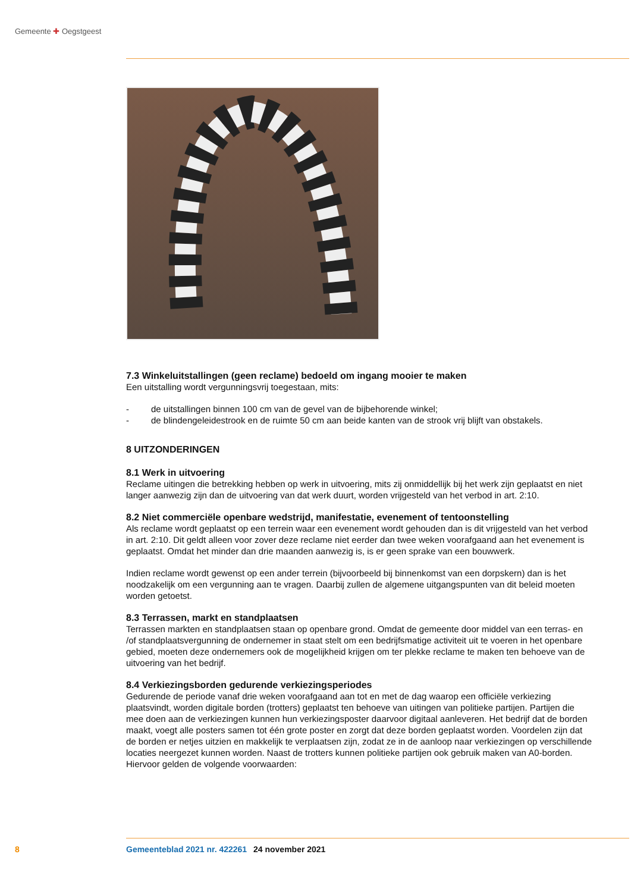Gemeente ✚ Oegstgeest
7.3 Winkeluitstallingen (geen reclame) bedoeld om ingang mooier te maken
Een uitstalling wordt vergunningsvrij toegestaan, mits:
- de uitstallingen binnen 100 cm van de gevel van de bijbehorende winkel;
- de blindengeleidestrook en de ruimte 50 cm aan beide kanten van de strook vrij blijft van obstakels.
8 UITZONDERINGEN
8.1 Werk in uitvoering
Reclame uitingen die betrekking hebben op werk in uitvoering, mits zij onmiddellijk bij het werk zijn geplaatst en niet langer aanwezig zijn dan de uitvoering van dat werk duurt, worden vrijgesteld van het verbod in art. 2:10.
8.2 Niet commerciële openbare wedstrijd, manifestatie, evenement of tentoonstelling
Als reclame wordt geplaatst op een terrein waar een evenement wordt gehouden dan is dit vrijgesteld van het verbod in art. 2:10. Dit geldt alleen voor zover deze reclame niet eerder dan twee weken voorafgaand aan het evenement is geplaatst. Omdat het minder dan drie maanden aanwezig is, is er geen sprake van een bouwwerk.
Indien reclame wordt gewenst op een ander terrein (bijvoorbeeld bij binnenkomst van een dorpskern) dan is het noodzakelijk om een vergunning aan te vragen. Daarbij zullen de algemene uitgangspunten van dit beleid moeten worden getoetst.
8.3 Terrassen, markt en standplaatsen
Terrassen markten en standplaatsen staan op openbare grond. Omdat de gemeente door middel van een terras- en /of standplaatsvergunning de ondernemer in staat stelt om een bedrijfsmatige activiteit uit te voeren in het openbare gebied, moeten deze ondernemers ook de mogelijkheid krijgen om ter plekke reclame te maken ten behoeve van de uitvoering van het bedrijf.
8.4 Verkiezingsborden gedurende verkiezingsperiodes
Gedurende de periode vanaf drie weken voorafgaand aan tot en met de dag waarop een officiële verkiezing plaatsvindt, worden digitale borden (trotters) geplaatst ten behoeve van uitingen van politieke partijen. Partijen die mee doen aan de verkiezingen kunnen hun verkiezingsposter daarvoor digitaal aanleveren. Het bedrijf dat de borden maakt, voegt alle posters samen tot één grote poster en zorgt dat deze borden geplaatst worden. Voordelen zijn dat de borden er netjes uitzien en makkelijk te verplaatsen zijn, zodat ze in de aanloop naar verkiezingen op verschillende locaties neergezet kunnen worden. Naast de trotters kunnen politieke partijen ook gebruik maken van A0-borden. Hiervoor gelden de volgende voorwaarden:
8 Gemeenteblad 2021 nr. 422261 24 november 2021